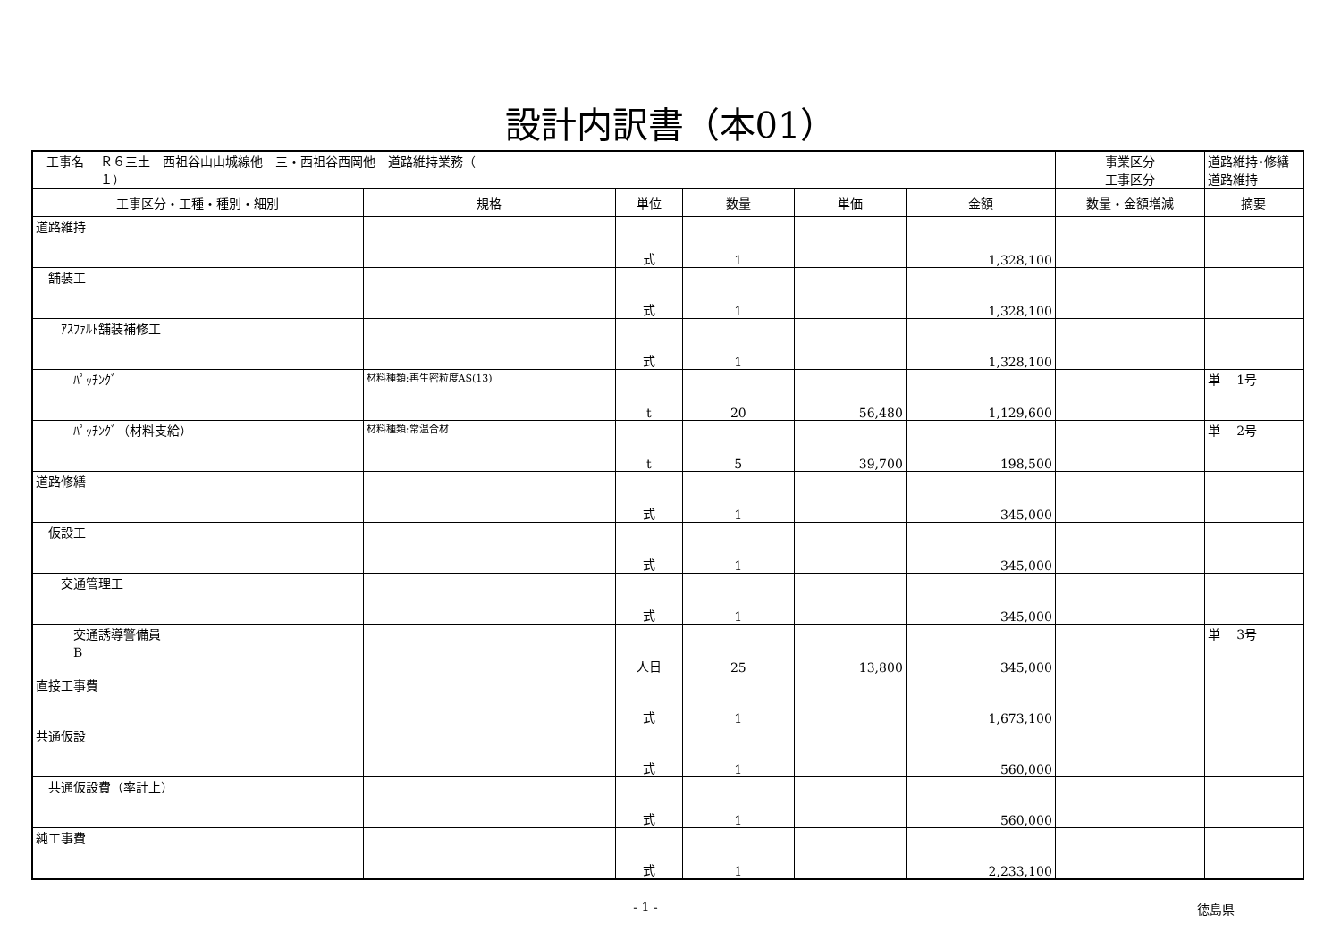設計内訳書（本01）
| 工事名 | Ｒ６三土 西祖谷山山城線他 三・西祖谷西岡他 道路維持業務（ １） | | | | | | 事業区分 工事区分 | 道路維持･修繕 道路維持 |
| 工事区分・工種・種別・細別 | | 規格 | 単位 | 数量 | 単価 | 金額 | 数量・金額増減 | 摘要 |
| 道路維持 | | | 式 | 1 | | 1,328,100 | | |
| 舗装工 | | | 式 | 1 | | 1,328,100 | | |
| ｱｽﾌｧﾙﾄ舗装補修工 | | | 式 | 1 | | 1,328,100 | | |
| ﾊﾟｯﾁﾝｸﾞ | | 材料種類:再生密粒度AS(13) | t | 20 | 56,480 | 1,129,600 | | 単 1号 |
| ﾊﾟｯﾁﾝｸﾞ（材料支給） | | 材料種類:常温合材 | t | 5 | 39,700 | 198,500 | | 単 2号 |
| 道路修繕 | | | 式 | 1 | | 345,000 | | |
| 仮設工 | | | 式 | 1 | | 345,000 | | |
| 交通管理工 | | | 式 | 1 | | 345,000 | | |
| 交通誘導警備員 B | | | 人日 | 25 | 13,800 | 345,000 | | 単 3号 |
| 直接工事費 | | | 式 | 1 | | 1,673,100 | | |
| 共通仮設 | | | 式 | 1 | | 560,000 | | |
| 共通仮設費（率計上） | | | 式 | 1 | | 560,000 | | |
| 純工事費 | | | 式 | 1 | | 2,233,100 | | |
- 1 - 徳島県